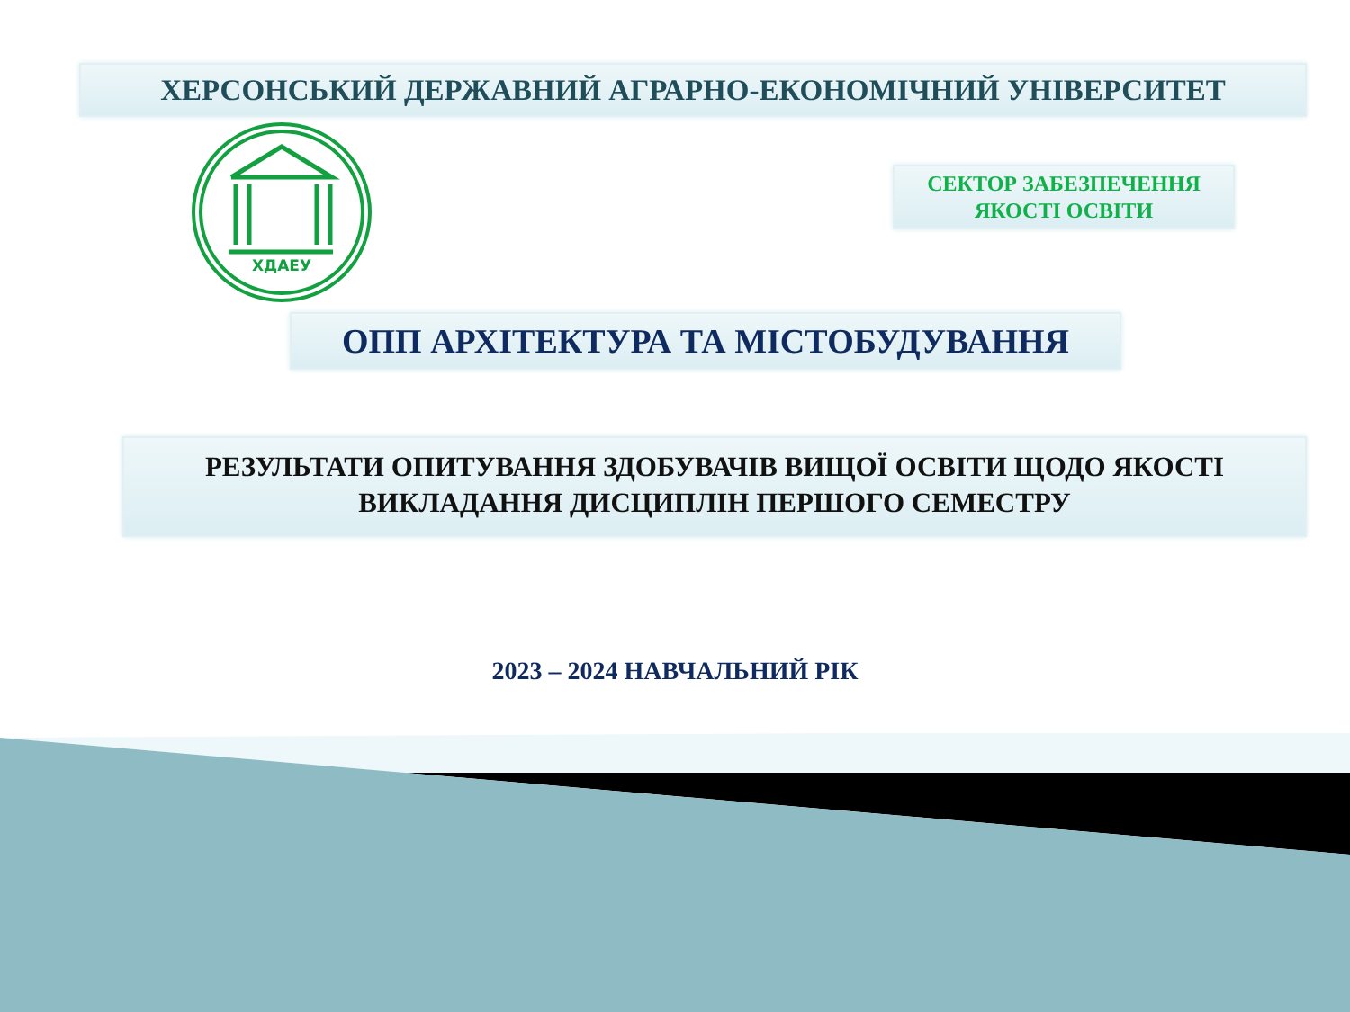ХЕРСОНСЬКИЙ ДЕРЖАВНИЙ АГРАРНО-ЕКОНОМІЧНИЙ УНІВЕРСИТЕТ
ХДАЕУ
СЕКТОР ЗАБЕЗПЕЧЕННЯ
ЯКОСТІ ОСВІТИ
ОПП АРХІТЕКТУРА ТА МІСТОБУДУВАННЯ
РЕЗУЛЬТАТИ ОПИТУВАННЯ ЗДОБУВАЧІВ ВИЩОЇ ОСВІТИ ЩОДО ЯКОСТІ
ВИКЛАДАННЯ ДИСЦИПЛІН ПЕРШОГО СЕМЕСТРУ
2023 – 2024 НАВЧАЛЬНИЙ РІК